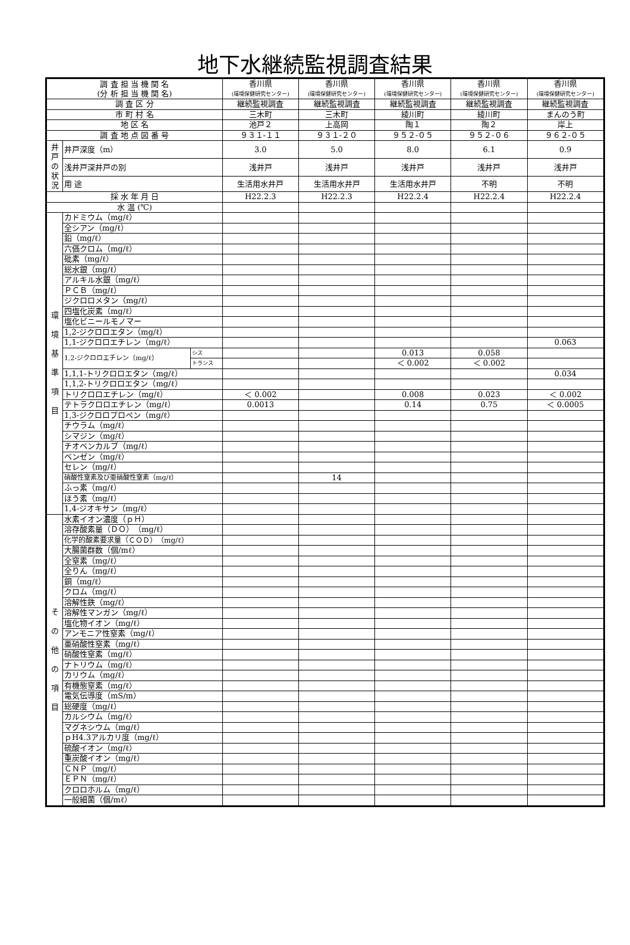地下水継続監視調査結果
| 調 査 担 当 機 関 名 (分 析 担 当 機 関 名) | | | 香川県 (環境保健研究センター) | 香川県 (環境保健研究センター) | 香川県 (環境保健研究センター) | 香川県 (環境保健研究センター) | 香川県 (環境保健研究センター) |
| 調 査 区 分 | | | 継続監視調査 | 継続監視調査 | 継続監視調査 | 継続監視調査 | 継続監視調査 |
| 市 町 村 名 | | | 三木町 | 三木町 | 綾川町 | 綾川町 | まんのう町 |
| 地 区 名 | | | 池戸２ | 上高岡 | 陶１ | 陶２ | 岸上 |
| 調 査 地 点 図 番 号 | | | ９３１-１１ | ９３１-２０ | ９５２-０５ | ９５２-０６ | ９６２-０５ |
| 井戸の状況 | 井戸深度（m） | | 3.0 | 5.0 | 8.0 | 6.1 | 0.9 |
| | 浅井戸深井戸の別 | | 浅井戸 | 浅井戸 | 浅井戸 | 浅井戸 | 浅井戸 |
| | 用 途 | | 生活用水井戸 | 生活用水井戸 | 生活用水井戸 | 不明 | 不明 |
| 採 水 年 月 日 | | | H22.2.3 | H22.2.3 | H22.2.4 | H22.2.4 | H22.2.4 |
| 水 温 (℃) | | | | | | | |
| 環 境 基 準 項 目 | カドミウム（mg/ℓ） | | | | | | |
| | 全シアン（mg/ℓ） | | | | | | |
| | 鉛（mg/ℓ） | | | | | | |
| | 六価クロム（mg/ℓ） | | | | | | |
| | 砒素（mg/ℓ） | | | | | | |
| | 総水銀（mg/ℓ） | | | | | | |
| | アルキル水銀（mg/ℓ） | | | | | | |
| | ＰＣＢ（mg/ℓ） | | | | | | |
| | ジクロロメタン（mg/ℓ） | | | | | | |
| | 四塩化炭素（mg/ℓ） | | | | | | |
| | 塩化ビニールモノマー | | | | | | |
| | 1,2-ジクロロエタン（mg/ℓ） | | | | | | |
| | 1,1-ジクロロエチレン（mg/ℓ） | | | | | | 0.063 |
| | 1,2-ジクロロエチレン（mg/ℓ） | シス | | | 0.013 | 0.058 | |
| | | トランス | | | ＜ 0.002 | ＜ 0.002 | |
| | 1,1,1-トリクロロエタン（mg/ℓ） | | | | | | 0.034 |
| | 1,1,2-トリクロロエタン（mg/ℓ） | | | | | | |
| | トリクロロエチレン（mg/ℓ） | | ＜ 0.002 | | 0.008 | 0.023 | ＜ 0.002 |
| | テトラクロロエチレン（mg/ℓ） | | 0.0013 | | 0.14 | 0.75 | ＜ 0.0005 |
| | 1,3-ジクロロプロペン（mg/ℓ） | | | | | | |
| | チウラム（mg/ℓ） | | | | | | |
| | シマジン（mg/ℓ） | | | | | | |
| | チオベンカルブ（mg/ℓ） | | | | | | |
| | ベンゼン（mg/ℓ） | | | | | | |
| | セレン（mg/ℓ） | | | | | | |
| | 硝酸性窒素及び亜硝酸性窒素（mg/ℓ） | | | 14 | | | |
| | ふっ素（mg/ℓ） | | | | | | |
| | ほう素（mg/ℓ） | | | | | | |
| | 1,4-ジオキサン（mg/ℓ） | | | | | | |
| そ の 他 の 項 目 | 水素イオン濃度（ｐＨ） | | | | | | |
| | 溶存酸素量（ＤＯ）（mg/ℓ） | | | | | | |
| | 化学的酸素要求量（ＣＯＤ）（mg/ℓ） | | | | | | |
| | 大腸菌群数（個/mℓ） | | | | | | |
| | 全窒素（mg/ℓ） | | | | | | |
| | 全りん（mg/ℓ） | | | | | | |
| | 銅（mg/ℓ） | | | | | | |
| | クロム（mg/ℓ） | | | | | | |
| | 溶解性鉄（mg/ℓ） | | | | | | |
| | 溶解性マンガン（mg/ℓ） | | | | | | |
| | 塩化物イオン（mg/ℓ） | | | | | | |
| | アンモニア性窒素（mg/ℓ） | | | | | | |
| | 亜硝酸性窒素（mg/ℓ） | | | | | | |
| | 硝酸性窒素（mg/ℓ） | | | | | | |
| | ナトリウム（mg/ℓ） | | | | | | |
| | カリウム（mg/ℓ） | | | | | | |
| | 有機態窒素（mg/ℓ） | | | | | | |
| | 電気伝導度（mS/m） | | | | | | |
| | 総硬度（mg/ℓ） | | | | | | |
| | カルシウム（mg/ℓ） | | | | | | |
| | マグネシウム（mg/ℓ） | | | | | | |
| | ｐH4.3アルカリ度（mg/ℓ） | | | | | | |
| | 硫酸イオン（mg/ℓ） | | | | | | |
| | 重炭酸イオン（mg/ℓ） | | | | | | |
| | ＣＮＰ（mg/ℓ） | | | | | | |
| | ＥＰＮ（mg/ℓ） | | | | | | |
| | クロロホルム（mg/ℓ） | | | | | | |
| | 一般細菌（個/mℓ） | | | | | | |